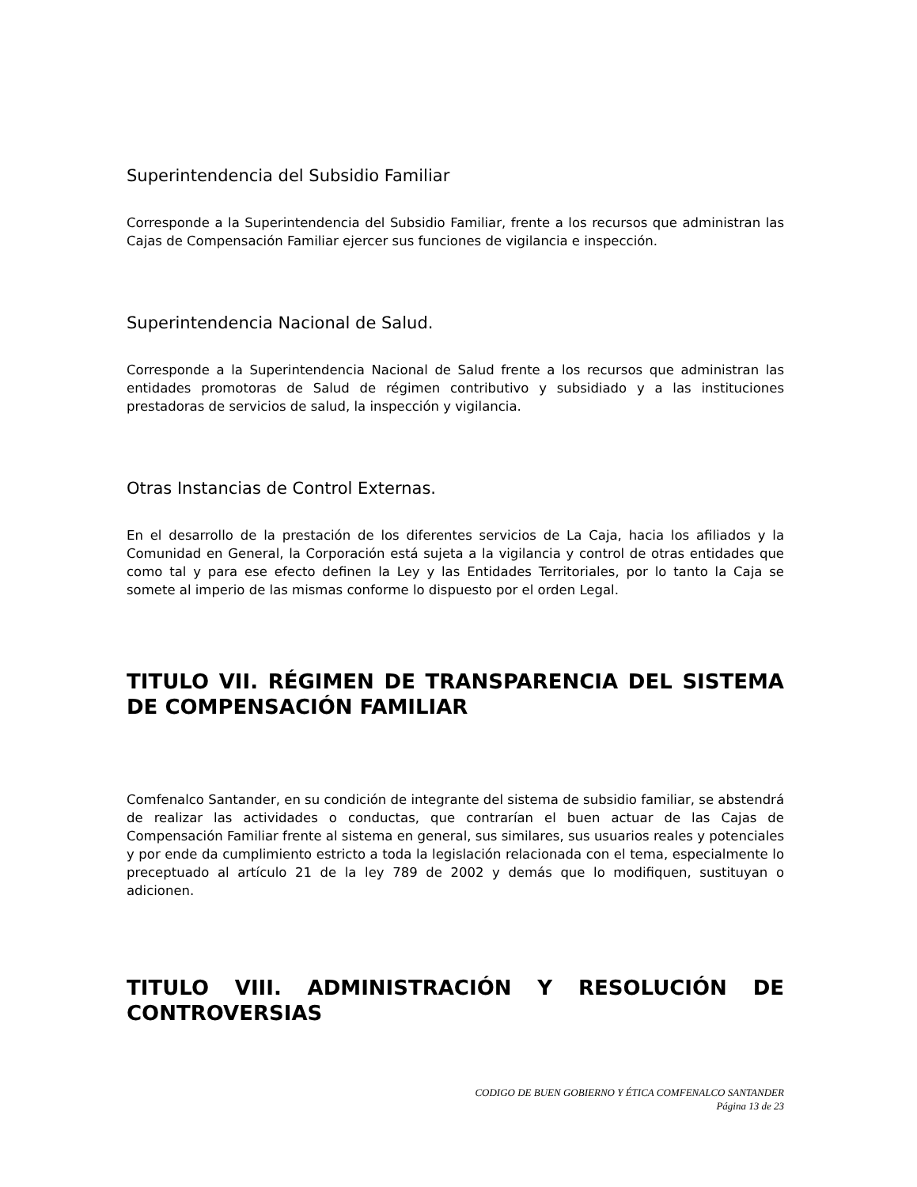Superintendencia del Subsidio Familiar
Corresponde a la Superintendencia del Subsidio Familiar, frente a los recursos que administran las Cajas de Compensación Familiar ejercer sus funciones de vigilancia e inspección.
Superintendencia Nacional de Salud.
Corresponde a la Superintendencia Nacional de Salud frente a los recursos que administran las entidades promotoras de Salud de régimen contributivo y subsidiado y a las instituciones prestadoras de servicios de salud, la inspección y vigilancia.
Otras Instancias de Control Externas.
En el desarrollo de la prestación de los diferentes servicios de La Caja, hacia los afiliados y la Comunidad en General, la Corporación está sujeta a la vigilancia y control de otras entidades que como tal y para ese efecto definen la Ley y las Entidades Territoriales, por lo tanto la Caja se somete al imperio de las mismas conforme lo dispuesto por el orden Legal.
TITULO VII. RÉGIMEN DE TRANSPARENCIA DEL SISTEMA DE COMPENSACIÓN FAMILIAR
Comfenalco Santander, en su condición de integrante del sistema de subsidio familiar, se abstendrá de realizar las actividades o conductas, que contrarían el buen actuar de las Cajas de Compensación Familiar frente al sistema en general, sus similares, sus usuarios reales y potenciales y por ende da cumplimiento estricto a toda la legislación relacionada con el tema, especialmente lo preceptuado al artículo 21 de la ley 789 de 2002 y demás que lo modifiquen, sustituyan o adicionen.
TITULO VIII. ADMINISTRACIÓN Y RESOLUCIÓN DE CONTROVERSIAS
CODIGO DE BUEN GOBIERNO Y ÉTICA COMFENALCO SANTANDER
Página 13 de 23